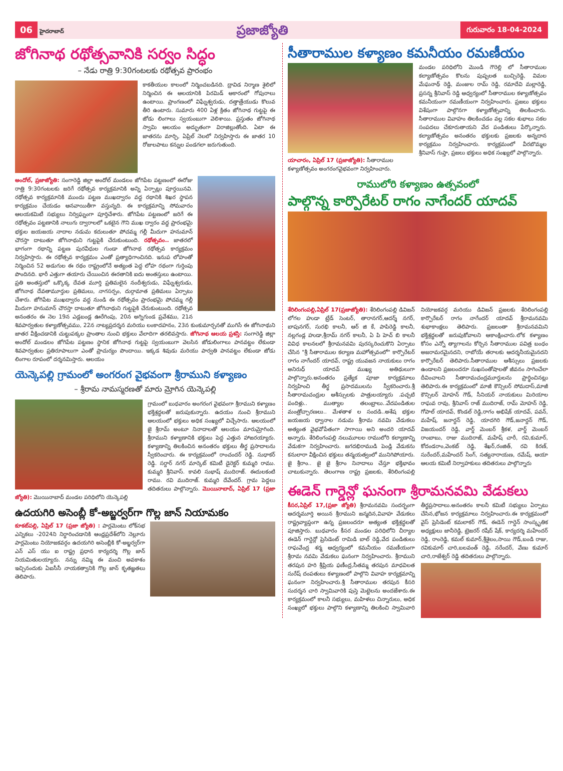06 హైదరాబాద్ ప్రజాజ్యోతి గురువారం 18-04-2024
జోగినాథ రథోత్సవానికి సర్వం సిద్ధం
– నేడు రాత్రి 9:30గంటలకు రథోత్సవ ప్రారంభం
కాకతీయుల కాలంలో నిర్మించబడినది. ద్రావిడ నిర్మాణ శైలిలో నిర్మించిన ఈ ఆలయానికి పిరమిడ్ ఆకారంలో గోపురాలు ఉంటాయి. ప్రాంగణంలో విఘ్నేశ్వరుడు, దత్తాత్రేయుడు కొలువ తీరి ఉంటారు. సుమారు 400 ఏళ్ల క్రితం జోగినాథ గుట్టపై ఈ జోడు లింగాలు స్వయంబుగా వెలిశాయి. ప్రస్తుతం జోగినాథ స్వామి ఆలయం అద్భుతంగా విరాజిల్లుతోంది. ఏటా ఈ జాతరను మార్చి, ఏప్రిల్ నెలలో నిర్వహిస్తారు ఈ జాతర 10 రోజులపాటు కన్నుల పండగలా జరుగుతుంది.
అందోల్, ప్రజాజ్యోతి: సంగారెడ్డి జిల్లా అందోల్ మండలం జోగిపేట పట్టణంలో ఈరోజు రాత్రి 9:30గంటలకు జరిగే రథోత్సవ కార్యక్రమానికి అన్ని ఏర్పాట్లు పూర్తయినవి. రథోత్సవ కార్యక్రమానికి ముందు పట్టణ ముఖద్వారం వద్ద రథానికి శిఖర స్థాపన కార్యక్రమం చేయడం ఆనవాయితీగా వస్తున్నది. ఈ కార్యక్రమాన్ని సోమవారం ఆలయకమిటీ సభ్యులు నిర్విఘ్నంగా పూర్తిచేశారు. జోగిపేట పట్టణంలో జరిగే ఈ రథోత్సవం పట్టణానికి నాలుగు ద్వారాలలో ఒకటైన గౌని ముఖ ద్వారం వద్ద ప్రారంభమై భక్తుల జయజయ నాదాల నడుమ కదులుతూ పోచమ్మ గల్లీ మీదుగా హనుమాన్ చౌరస్తా దాటుతూ జోగినాథుని గుట్టపైకి చేరుకుంటుంది. రథోత్సవం.. జాతరలో భాగంగా రథాన్ని పట్టణ పురవీధుల గుండా జోగినాథ రథోత్సవ కార్యక్రమం నిర్వహిస్తారు. ఈ రథోత్సవ కార్యక్రమం ఎంతో ప్రత్యాధిగాంచినది. ఇనుప లోహంతో నిర్మించిన 52 అడుగుల ఈ రథం రాష్ట్రంలోనే అత్యంత పెద్ద లోహ రథంగా గుర్తింపు పొందినది. భారీ ఎత్తుగా తయారు చేయించిన ఈరతానికి ఐదు అంతస్తులు ఉంటాయి. ప్రతి అంతస్తులో ఒక్కొక్క దేవత మూర్తి ప్రతిమలైన నందీశ్వరుడు, విఘ్నేశ్వరుడు, జోగినాథ దేవతామూర్తుల ప్రతిమలు, నాగసర్పం, దుర్గామాత ప్రతిమలు ఏర్పాటు చేశారు. జోగిపేట ముఖద్వారం వద్ద నుండి ఈ రథోత్సవం ప్రారంభమై పోచమ్మ గల్లీ మీదుగా హనుమాన్ చౌరస్తా దాటుతూ జోగినాథుని గుట్టపైకి చేరుకుంటుంది. రథోత్సవ అనంతరం ఈ నెల 19న ఎడ్లబండ్ల ఊరేగింపు, 20న అగ్నిగుండ ప్రవేశము, 21న శివపార్వతుల కళ్యాణోత్సవము, 22న నాట్యప్రదర్శన మరియు లంకాదహనం, 23న కుంకుమార్చనతో ముగిసే ఈ జోగినాథుని జాతర వీక్షించడానికి చుట్టుపక్కల ప్రాంతాల నుంచి భక్తులు వేలాదిగా తరలివస్తారు. జోగినాథ ఆలయ ప్రశస్తి: సంగారెడ్డి జిల్లా అందోల్ మండలం జోగిపేట పట్టణం స్థానిక జోగినాథ గుట్టపై స్వయంబుగా వెలసిన జోడులింగాలు పానవట్టం లేకుండా శివపార్వతుల ప్రతిరూపాలుగా ఎంతో ప్రాచుర్యం పొందాయి. ఇక్కడ శివుడు మరియు పార్వతి పానవట్టం లేకుండా జోడు లింగాల రూపంలో దర్శనమిస్తారు. ఆలయం
యెన్కెపల్లి గ్రామంలో అంగరంగ వైభవంగా శ్రీరాముని కళ్యాణం
– శ్రీరామ నామస్మరణతో మారు మ్రోగిన యెన్కెపల్లి
గ్రామంలో బుధవారం అంగరంగ వైభవంగా శ్రీరాముని కళ్యాణం భక్తిశ్రద్ధలతో జరుపుకున్నారు. ఉదయం నుంచి శ్రీరాముని ఆలయంలో భక్తులు అధిక సంఖ్యలో విచ్చేసారు. ఆలయంలో జై శ్రీరామ్ అంటూ నినాదాలతో ఆలయం మారుమ్రోగింది. శ్రీరాముని కళ్యాణానికి భక్తులు పెద్ద ఎత్తున హాజరయ్యారు. కళ్యాణాన్ని తిలకించిన అనంతరం భక్తులు తీర్థ ప్రసాదాలను స్వీకరించారు. ఈ కార్యక్రమంలో రాంచందర్ రెడ్డి. సుధాకర్ రెడ్డి. సర్దార్ నగర్ మార్కెట్ కమిటీ డైరెక్టర్ కుమ్మరి రాము. కుమ్మరి శ్రీనివాస్. కావలి సుభాష్ ముదిరాజ్. ఈదులకంటి రాము. రవి ముదిరాజ్. కుమ్మరి దేవేందర్. గ్రామ పెద్దలు తదితరులు పాల్గొన్నారు. మొయినాబాద్, ఏప్రిల్ 17 (ప్రజా జ్యోతి): మొయినాబాద్ మండల పరిధిలోని యెన్కెపల్లి
ఉదయగిరి అసెంబ్లీ కో-అబ్జర్వర్‌గా గొల్ల జాన్ నియామకం
కూకట్‌పల్లి, ఏప్రిల్ 17 (ప్రజా జ్యోతి) : పార్లమెంటు లోక్‌సభ ఎన్నికలు -2024ని నిర్ధారించడానికి ఆంధ్రప్రదేశ్‌లోని నెల్లూరు పార్లమెంటు నియోజకవర్గం ఉదయగిరి అసెంబ్లీకి కో-అబ్జర్వర్‌గా ఎన్ ఎస్ యు ఐ రాష్ట్ర ప్రధాన కార్యదర్శి గొల్ల జాన్ నియమితులయ్యారు. నన్ను నమ్మి ఈ మంచి అవకాశం ఇచ్చినందుకు ఏఐసీసీ నాయకత్వానికి గొల్ల జాన్ కృతజ్ఞతలు తెలిపారు.
సీతారాముల కళ్యాణం కమనీయం రమణీయం
యాచారం, ఏప్రిల్ 17 (ప్రజాజ్యోతి): సీతారాముల కళ్యాణోత్సవం అంగరంగవైభవంగా నిర్వహించారు.
మండల పరిధిలోని మొండి గౌరెల్లి లో సీతారాముల కల్యాణోత్సవం కొలను పుష్పలత బుచ్చిరెడ్డి, విమల మేఘనాథ్ రెడ్డి, మంజుల రామ్ రెడ్డి, రమాదేవి మల్లారెడ్డి, ప్రసన్న శ్రీనివాస్ రెడ్డి ఆధ్వర్యంలో సీతారాముల కళ్యాణోత్సవం కమనీయంగా రమణీయంగా నిర్వహించారు. ప్రజలు భక్తులు విశేషంగా పాల్గొనగా కళ్యాణోత్సవాన్ని తిలకించారు. సీతారాముల వివాహం తిలకించడం వల్ల సకల శుభాలు సకల సంపదలు చేకూరుతాయని వేద పండితులు పేర్కొన్నారు. కల్యాణోత్సవం అనంతరం భక్తులకు ప్రజలకు అన్నదాన కార్యక్రమం నిర్వహించారు. కార్యక్రమంలో వీరబొమ్మల శ్రీనివాస్ గుప్తా, ప్రజలు భక్తులు అధిక సంఖ్యలో పాల్గొన్నారు.
రాములోరి కళ్యాణం ఉత్సవంలో
పాల్గొన్న కార్పొరేటర్ రాగం నాగేందర్ యాదవ్
శేరిలింగంపల్లి,ఏప్రిల్ 17(ప్రజాజ్యోతి): శేరిలింగంపల్లి డివిజన్ లోగల హుడా ట్రేడ్ సెంటర్, తారానగర్,ఆదర్శ్ నగర్, బాపునగర్, సురభి కాలనీ, ఆర్ జి కే, పాపిరెడ్డి కాలనీ, నల్లగండ్ల హుడా,శ్రీరామ్ నగర్ కాలనీ, ఏ పి హెచ్ బి కాలనీ వివిధ కాలనలలో శ్రీరామనవమి పురస్కరించుకొని ఏర్పాటు చేసిన "శ్రీ సీతారాముల కల్యాణ మహోత్సవంలో" కార్పొరేటర్ రాగం నాగేందర్ యాదవ్, రాష్ట్ర యువజన నాయకులు రాగం అనిరుధ్ యాదవ్ ముఖ్య అతిథులుగా పాల్గొన్నారు.అనంతరం ప్రత్యేక పూజా కార్యక్రమాలు నిర్వహించి తీర్థ ప్రసాదములను స్వీకరించారు.శ్రీ సీతారామచంద్రుల ఆశీస్సులకు పాత్రులయ్యారు .పచ్చటి పందిళ్లు.. ముత్యాల తలంబ్రాలు..వేదపండితుల మంత్రోచ్చారణలు.. మేళతాళ ల సందడి..అశేష భక్తుల జయజయ ధ్వానాల నడుమ శ్రీరామ నవమి వేడుకలు అత్యంత వైభవోపేతంగా సాగాయి అని అందరి యాదవ్ అన్నారు. శేరిలింగంపల్లి నలుమూలల రాములోరి కల్యాణాన్ని వేడుకగా నిర్వహించారు. జగదభిరాముడి పెండ్లి వేడుకను కనులారా వీక్షించిన భక్తులు తన్మయత్వంలో మునిగిపోయారు. జై శ్రీరాం.. జై జై శ్రీరాం నినాదాలు చేస్తూ భక్తిభావం చాటుకున్నారు. తెలంగాణ రాష్ట్ర ప్రజలకు, శేరిలింగంపల్లి నియోజకవర్గ మరియు డివిజన్ ప్రజలకు శేరిలింగంపల్లి కార్పొరేటర్ రాగం నాగేందర్ యాదవ్ శ్రీరామనవమి శుభాకాంక్షలు తెలిపారు. ప్రజలంతా శ్రీరామనవమిని భక్తిశ్రద్ధలతో జరుపుకోవాలని ఆకాంక్షించారు.లోక కళ్యాణం కోసం ఎన్నో త్యాగాలను కోర్చిన సీతారాముల పవిత్ర బంధం అజరామరమైనదని, రాబోయే తరాలకు ఆదర్శనీయమైనదని కార్పొరేటర్ తెలిపారు.సీతారాముల ఆశీస్సులు ప్రజలకు ఉండాలని ప్రజలందరూ సుఖసంతోషాలతో జీవనం సాగించేలా దీవించాలని సీతారామచంద్రమూర్తులను ప్రార్థించినట్లు తెలిపారు.ఈ కార్యక్రమంలో మాజీ కౌన్సిలర్ సోమదాస్,మాజీ కౌన్సిలర్ మోహన్ గౌడ్, సీనియర్ నాయకులు మిరియాల రాఘవ రావు, శ్రీనివాస్ రాజ్ ముదిరాజ్, రామ్ మోహన్ రెడ్డి, గోపాల్ యాదవ్, కొండల్ రెడ్డి,రాగం అభిషేక్ యాదవ్, పవన్, మహేష్, జనార్దన్ రెడ్డి, యాదగిరి గౌడ్,జనార్దన్ గౌడ్, విజయందర్ రెడ్డి, వార్డ్ మెంబర్ శ్రీకళ, వార్డ్ మెంబర్ రాంబాబు, రాజు ముదిరాజ్, మహేష్ చారీ, రవి,కుమార్, కోదండరాం,వెంకట్ రెడ్డి, శేఖర్,రంజిత్, రవి కిరణ్, సురేందర్,మహేందర్ సింగ్, సత్యనారాయణ, రమేష్, ఆయా ఆలయ కమిటీ నిర్వాహకులు తదితరులు పాల్గొన్నారు
ఈడెన్ గార్డెన్లో ఘనంగా శ్రీరామనవమి వేడుకలు
కీసర,ఏప్రిల్ 17,(ప్రజా జ్యోతి) శ్రీరామనవమి సందర్భంగా ఆదర్శమూర్తి అయిన శ్రీరాముని జన్మదిన,వివాహ వేడుకలు రాష్ట్రవ్యాప్తంగా ఉన్న ప్రజలందరూ అత్యంత భక్తిశ్రద్ధలతో పూజిస్తారు. బుధవారం కీసర మండల పరిధిలోని చీర్యాల ఈడెన్ గార్డెన్లో ప్రెసిడెంట్ రామిడి బాల్ రెడ్డి,వేద పండితులు రాఘవేంద్ర శర్మ ఆధ్వర్యంలో కమనీయం రమణీయంగా శ్రీరామ నవమి వేడుకలు ఘనంగా నిర్వహించారు. శ్రీరాముని తరపున హరి శ్రీప్రియ ఫణీంద్ర,సీతమ్మ తరపున మాధవిలత సురేష్ దంపతులు కళ్యాణంలో పాల్గొని వివాహ కార్యక్రమాన్ని ఘనంగా నిర్వహించారు.శ్రీ సీతారాముల తరపున కీసరి సుదర్శన చారి స్వామివారికి పుస్తె మెట్టెలను అందజేశారు.ఈ కార్యక్రమంలో కాలనీ సభ్యులు, మహిళలు చిన్నారులు, అధిక సంఖ్యలో భక్తులు పాల్గొని కళ్యాణాన్ని తిలకించి స్వామివారి తీర్థప్రసాదాలు.అనంతరం కాలనీ కమిటీ సభ్యులు ఏర్పాటు చేసిన,భోజన కార్యక్రమాలు నిర్వహించారు.ఈ కార్యక్రమంలో వైస్ ప్రెసిడెంట్ కమలాకర్ గౌడ్, ఈడెన్ గార్డెన్ సాంస్కృతిక అధ్యక్షులు జానీరెడ్డి, ట్రెజరర్ రషీద్ షేక్, కార్యదర్శి మహేందర్ రెడ్డి, రాంరెడ్డి, కమల్ కుమార్,శ్రీశైలం,సాయి గౌడ్,బండి రాజు, రవికుమార్ చారి,బలవంత్ రెడ్డి, నరేందర్, వేణు కుమార్ చారి,రాజేశ్వర్ రెడ్డి తదితరులు పాల్గొన్నారు.